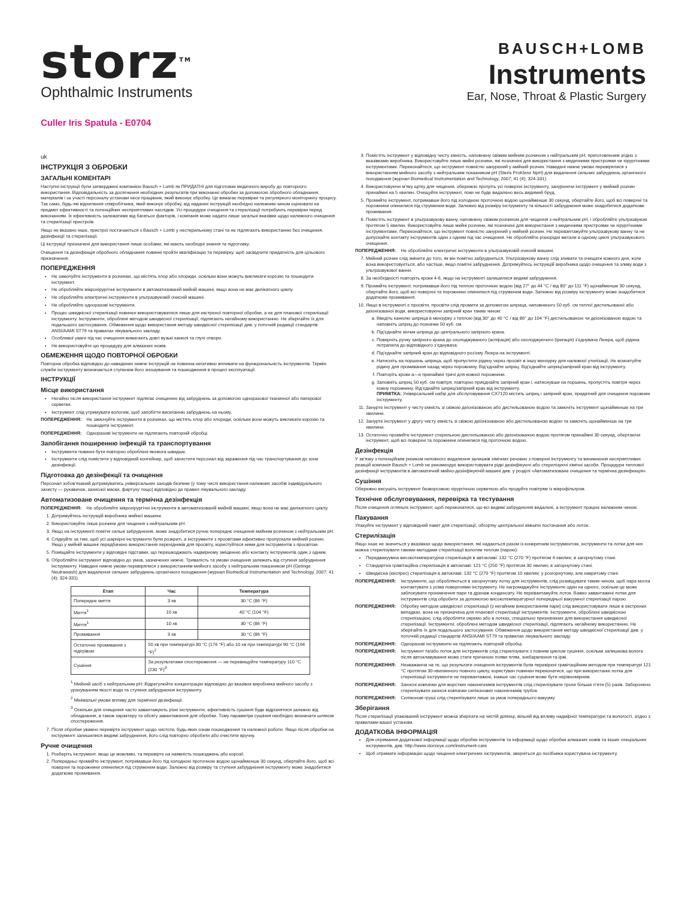storz<sup>TM</sup>
Ophthalmic Instruments
BAUSCH+LOMB
Instruments
Ear, Nose, Throat & Plastic Surgery
Culler Iris Spatula - E0704
uk
ІНСТРУКЦІЯ З ОБРОБКИ
ЗАГАЛЬНІ КОМЕНТАРІ
Наступні інструкції були затверджені компанією Bausch + Lomb як ПРИДАТНІ для підготовки медичного виробу до повторного використання. Відповідальність за досягнення необхідних результатів при виконанні обробки за допомогою обробного обладнання, матеріалів і за участі персоналу установи несе працівник, який виконує обробку. Це вимагає перевірки та регулярного моніторингу процесу. Так само, будь-які відхилення співробітника, який виконує обробку, від наданих інструкцій необхідно належним чином оцінювати на предмет ефективності та потенційних несприятливих наслідків. Усі процедури очищення та стерилізації потребують перевірки перед виконанням. Їх ефективність залежатиме від багатьох факторів, і компанія може надати лише загальні вказівки щодо належного очищення та стерилізації пристроїв.
Якщо не вказано інше, пристрої постачаються з Bausch + Lomb у нестерильному стані та не підлягають використанню без очищення, дезінфекції та стерилізації.
Ці інструкції призначені для використання лише особами, які мають необхідні знання та підготовку.
Очищення та дезінфекція обробного обладнання повинні пройти кваліфікацію та перевірку, щоб засвідчити придатність для цільового призначення.
ПОПЕРЕДЖЕННЯ
Не замочуйте інструменти в розчинах, що містять хлор або хлориди, оскільки вони можуть викликати корозію та пошкодити інструмент.
Не обробляйте мікрохірургічні інструменти в автоматизованій мийній машині, якщо вона не має делікатного циклу.
Не обробляйте електричні інструменти в ультразвуковій очисній машині.
Не обробляйте одноразові інструменти.
Процес швидкісної стерилізації повинен використовуватися лише для екстреної повторної обробки, а не для планової стерилізації інструменту. Інструменти, оброблені методом швидкісної стерилізації, підлягають негайному використанню. Не зберігайте їх для подальшого застосування. Обмеження щодо використання методу швидкісної стерилізації див. у поточній редакції стандартів ANSI/AAMI ST79 та правилах лікувального закладу.
Особливої уваги під час очищення вимагають довгі вузькі канюлі та глухі отвори.
Не використовуйте цю процедуру для алмазних ножів.
ОБМЕЖЕННЯ ЩОДО ПОВТОРНОЇ ОБРОБКИ
Повторна обробка відповідно до наведених нижче інструкцій не повинна негативно впливати на функціональність інструментів. Термін служби інструменту визначається ступенем його зношування та пошкодження в процесі експлуатації.
ІНСТРУКЦІЇ
Місце використання
Негайно після використання інструмент підлягає очищенню від забруднень за допомогою одноразової тканинної або паперової серветки.
Інструмент слід утримувати вологим, щоб запобігти висиханню забруднень на ньому.
ПОПЕРЕДЖЕННЯ: Не замочуйте інструменти в розчинах, що містять хлор або хлориди, оскільки вони можуть викликати корозію та пошкодити інструмент.
ПОПЕРЕДЖЕННЯ: Одноразові інструменти не підлягають повторній обробці.
Запобігання поширенню інфекцій та транспортування
Інструменти повинні бути повторно оброблені якомога швидше.
Інструменти слід помістити у відповідний контейнер, щоб захистити персонал від зараження під час транспортування до зони дезінфекції.
Підготовка до дезінфекції та очищення
Персонал зобов’язаний дотримуватись універсальних заходів безпеки (у тому числі використання належних засобів індивідуального захисту — рукавичок, захисної маски, фартуху тощо) відповідно до правил лікувального закладу.
Автоматизоване очищення та термічна дезінфекція
ПОПЕРЕДЖЕННЯ: Не обробляйте мікрохірургічні інструменти в автоматизованій мийній машині, якщо вона не має делікатного циклу.
1. Дотримуйтесь інструкцій виробника мийної машини.
2. Використовуйте лише розчини для чищення з нейтральним pH.
3. Якщо на інструменті помітні сильні забруднення, може знадобитися ручне попереднє очищення мийним розчином з нейтральним pH.
4. Слідкуйте за тим, щоб усі шарнірні інструменти були розкриті, а інструменти з просвітами ефективно пропускали мийний розчин. Якщо у мийній машині передбачено використання перехідників для просвіту, користуйтеся ними для інструментів з просвітом.
5. Поміщайте інструменти у відповідні підставки, що перешкоджають надмірному зміщенню або контакту інструментів один з одним.
6. Обробляйте інструмент відповідно до умов, зазначених нижче. Тривалість та умови очищення залежать від ступеня забруднення інструменту. Наведені нижче умови перевірялися з використанням мийного засобу з нейтральним показником pH (Getinge Neutrawash) для видалення сильних забруднень органічного походження (журнал Biomedical Instrumentation and Technology, 2007; 41 (4): 324-331).
| Етап | Час | Температура |
| --- | --- | --- |
| Попереднє миття | 3 хв | 30 °C (86 °F) |
| Миття<sup>1</sup> | 10 хв | 40 °C (104 °F) |
| Миття<sup>1</sup> | 10 хв | 30 °C (86 °F) |
| Промивання | 3 хв | 30 °C (86 °F) |
| Остаточне промивання з підігрівом | 50 хв при температурі 80 °C (176 °F) або 10 хв при температурі 90 °C (194 °F)<sup>2</sup> | |
| Сушіння | За результатами спостереження — не перевищуйте температуру 110 °C (230 °F)<sup>3</sup> | |
<sup>1</sup> Мийний засіб з нейтральним pH: Відрегулюйте концентрацію відповідно до вказівок виробника мийного засобу з урахуванням якості води та ступеня забруднення інструменту.
<sup>2</sup> Мінімальні умови впливу для термічної дезінфекції.
<sup>3</sup> Оскільки для очищення часто завантажують різні інструменти, ефективність сушіння буде відрізнятися залежно від обладнання, а також характеру та обсягу завантаження для обробки. Тому параметри сушіння необхідно визначати шляхом спостереження.
7. Після обробки уважно перевірте інструмент щодо чистоти, будь-яких ознак пошкодження та належної роботи. Якщо після обробки на інструменті залишилися видимі забруднення, його слід повторно обробити або очистити вручну.
Ручне очищення
1. Розберіть інструмент, якщо це можливо, та перевірте на наявність пошкоджень або корозії.
2. Попередньо промийте інструмент, потримавши його під холодною проточною водою щонайменше 30 секунд, обертайте його, щоб всі поверхні та порожнини опинилися під струменем води. Залежно від розміру та ступеня забруднення інструменту може знадобитися додаткове промивання.
3. Помістіть інструмент у відповідну чисту ємність, наповнену свіжим мийним розчином з нейтральним pH, приготовленим згідно з вказівками виробника. Використовуйте лише мийні розчини, які позначені для використання з медичними пристроями чи хірургічними інструментами. Переконайтеся, що інструмент повністю занурений у мийний розчин. Наведені нижче умови перевірялися з використанням мийного засобу з нейтральним показником pH (Steris ProKlenz NpH) для видалення сильних забруднень органічного походження (журнал Biomedical Instrumentation and Technology, 2007; 41 (4): 324-331).
4. Використовуючи м’яку щітку для чищення, обережно протріть усі поверхні інструменту, занурюючи інструмент у мийний розчин принаймні на 5 хвилин. Очищуйте інструмент, поки не буде видалено весь видимий бруд.
5. Промийте інструмент, потримавши його під холодною проточною водою щонайменше 30 секунд, обертайте його, щоб всі поверхні та порожнини опинилися під струменем води. Залежно від розміру інструменту та кількості забруднення може знадобитися додаткове промивання.
6. Помістіть інструмент в ультразвукову ванну, наповнену свіжим розчином для чищення з нейтральним pH, і обробляйте ультразвуком протягом 5 хвилин. Використовуйте лише мийні розчини, які позначені для використання з медичними пристроями чи хірургічними інструментами. Переконайтеся, що інструмент повністю занурений у мийний розчин. Не перевантажуйте ультразвукову ванну та не допускайте контакту інструментів один з одним під час очищення. Не обробляйте різнорідні метали в одному циклі ультразвукового очищення.
ПОПЕРЕДЖЕННЯ: Не обробляйте електричні інструменти в ультразвуковій очисній машині.
7. Мийний розчин слід змінити до того, як він помітно забрудниться. Ультразвукову ванну слід зливати та очищати кожного дня, коли вона використовується, або частіше, якщо помітні забруднення. Дотримуйтесь інструкцій виробника щодо очищення та зливу води з ультразвукової ванни.
8. За необхідності повторіть кроки 4-6, якщо на інструменті залишилися видимі забруднення.
9. Промийте інструмент, потримавши його під теплою проточною водою (від 27° до 44 °C / від 80° до 111 °F) щонайменше 30 секунд, обертайте його, щоб всі поверхні та порожнини опинилися під струменем води. Залежно від розміру інструменту може знадобитися додаткове промивання.
10. Якщо в інструменті є просвіти, просвіти слід промити за допомогою шприца, наповненого 50 куб. см теплої дистильованої або деіонізованої води, використовуючи запірний кран таким чином:
a. Введіть канюлю шприца в мензурку з теплою (від 30° до 40 °C / від 86° до 104 °F) дистильованою чи деіонізованою водою та наповніть шприц до позначки 50 куб. см.
b. Під’єднайте кінчик шприца до центрального запірного крана.
c. Поверніть ручку запірного крана до охолоджуваного (аспірація) або охолоджуючого (іригація) з’єднувача Люера, щоб рідина потрапила до відповідного з’єднувача.
d. Під’єднайте запірний кран до відповідного роз’єму Люера на інструменті.
e. Натисніть на поршень шприца, щоб пропустити рідину через просвіт в іншу мензурку для належної утилізації. Не всмоктуйте рідину для промивання назад через порожнину. Від’єднайте шприц. Від’єднайте шприц/запірний кран від інструменту.
f. Повторіть кроки a—e принаймні тричі для кожної порожнини.
g. Заповніть шприц 50 куб. см повітря, повторно приєднайте запірний кран і, натиснувши на поршень, пропустіть повітря через кожну порожнину. Від’єднайте шприц/запірний кран від інструменту.
ПРИМІТКА: Універсальний набір для обслуговування CX7120 містить шприц і запірний кран, придатний для очищення порожнин інструменту.
11. Занурте інструмент у чисту ємність зі свіжою деіонізованою або дистильованою водою та замочіть інструмент щонайменше на три хвилини.
12. Занурте інструмент у другу чисту ємність зі свіжою деіонізованою або дистильованою водою та замочіть щонайменше на три хвилини.
13. Остаточно промийте інструмент стерильною дистильованою або деіонізованою водою протягом принаймні 30 секунд, обертаючи інструмент, щоб всі поверхні та порожнини опинилися під проточною водою.
Дезінфекція
У зв’язку з потенційним ризиком неповного видалення залишків хімічних речовин з поверхні інструменту та виникнення несприятливих реакцій компанія Bausch + Lomb не рекомендує використовувати рідкі дезінфікуючі або стерилізуючі хімічні засоби. Процедури теплової дезінфекції інструментів в автоматичній мийно-дезінфікуючій машині див. у розділі «Автоматизоване очищення та термічна дезінфекція».
Сушіння
Обережно висушіть інструмент безворсовою хірургічною серветкою або продуйте повітрям із мікрофільтром.
Технічне обслуговування, перевірка та тестування
Після очищення огляньте інструмент, щоб переконатися, що всі видимі забруднення видалені, а інструмент працює належним чином.
Пакування
Упакуйте інструмент у відповідний пакет для стерилізації, обгортку центральної кімнати постачання або лоток.
Стерилізація
Якщо інше не значиться у вказівках щодо використання, які надаються разом із конкретним інструментом, інструменти та лотки для них можна стерилізувати такими методами стерилізації вологим теплом (парою):
Передвакуумна високотемпературна стерилізація в автоклаві: 132 °C (270 °F) протягом 4 хвилин; в загорнутому стані.
Стандартна гравітаційна стерилізація в автоклаві: 121 °C (250 °F) протягом 30 хвилин; в загорнутому стані.
Швидкісна (експрес) стерилізація в автоклаві: 132 °C (270 °F) протягом 10 хвилин; у розгорнутому, але накритому стані.
ПОПЕРЕДЖЕННЯ: Інструменти, що обробляються в загорнутому лотку для інструментів, слід розміщувати таким чином, щоб пара могла контактувати з усіма поверхнями інструменту. Не нагромаджуйте інструменти один на одного, оскільки це може заблокувати проникнення пари та дренаж конденсату. Не перевантажуйте лоток. Важко завантажені лотки для інструментів слід обробити за допомогою високотемпературної попередньої вакуумної стерилізації парою.
ПОПЕРЕДЖЕННЯ: Обробку методом швидкісної стерилізації (з негайним використанням пари) слід використовувати лише в екстрених випадках, вона не призначена для планової стерилізації інструментів. Інструменти, оброблені швидкісною стерилізацією, слід обробляти окремо або в лотках, спеціально призначених для використання швидкісної стерилізації. Інструменти, оброблені методом швидкісної стерилізації, підлягають негайному використанню. Не зберігайте їх для подальшого застосування. Обмеження щодо використання методу швидкісної стерилізації див. у поточній редакції стандартів ANSI/AAMI ST79 та правилах лікувального закладу.
ПОПЕРЕДЖЕННЯ: Одноразові інструменти не підлягають повторній обробці.
ПОПЕРЕДЖЕННЯ: Інструмент та/або лоток для інструментів слід стерилізувати з повним циклом сушіння, оскільки залишкова волога після автоклавування може стати причиною появи плям, знебарвлення та іржі.
ПОПЕРЕДЖЕННЯ: Незважаючи на те, що результати очищення інструментів були перевірені гравітаційним методом при температурі 121 °C протягом 30-хвилинного повного циклу, користувач повинен переконатися, що при використанні лотка для стерилізації інструменти не перевантажені, інакше час сушіння може бути нерівномірним.
ПОПЕРЕДЖЕННЯ: Захисні ковпачки для жорстких наконечників інструментів слід стерилізувати трохи більше п’яти (5) разів. Заборонено стерилізувати захисні ковпачки силіконових наконечників трубок.
ПОПЕРЕДЖЕННЯ: Силіконові груші слід стерилізувати лише за умов попереднього вакууму.
Зберігання
Після стерилізації упакований інструмент можна зберігати на чистій ділянці, вільній від впливу надмірної температури та вологості, згідно з правилами вашої установи.
ДОДАТКОВА ІНФОРМАЦІЯ
Для отримання додаткової інформації щодо обробки інструментів та інформації щодо обробки алмазних ножів та інших спеціальних інструментів, див. http://www.storzeye.com/instrument-care
Щоб отримати інформацію щодо чищення електричних інструментів, зверніться до посібника користувача інструменту.